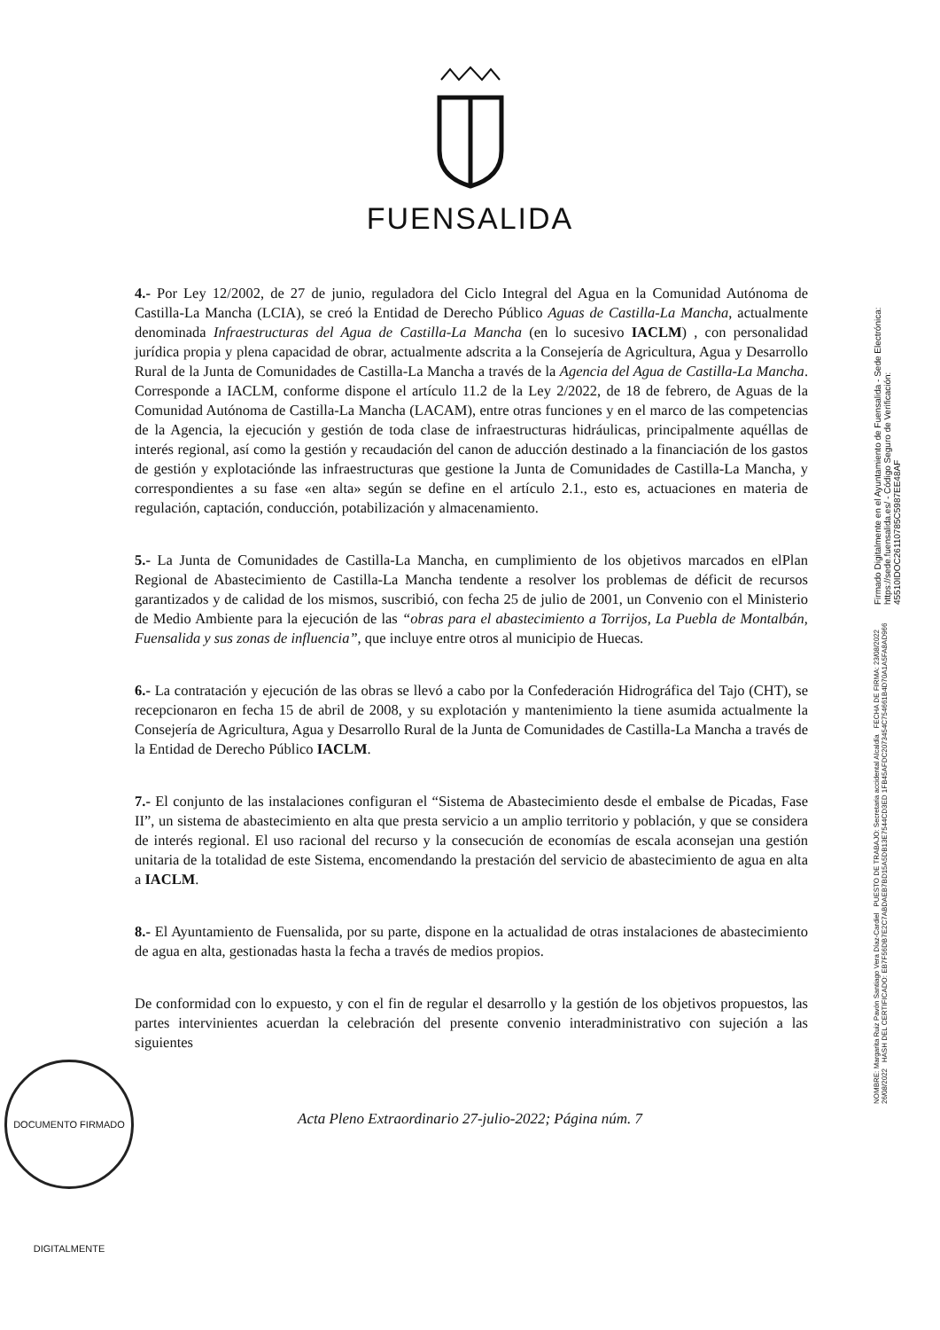FUENSALIDA
4.- Por Ley 12/2002, de 27 de junio, reguladora del Ciclo Integral del Agua en la Comunidad Autónoma de Castilla-La Mancha (LCIA), se creó la Entidad de Derecho Público Aguas de Castilla-La Mancha, actualmente denominada Infraestructuras del Agua de Castilla-La Mancha (en lo sucesivo IACLM) , con personalidad jurídica propia y plena capacidad de obrar, actualmente adscrita a la Consejería de Agricultura, Agua y Desarrollo Rural de la Junta de Comunidades de Castilla-La Mancha a través de la Agencia del Agua de Castilla-La Mancha. Corresponde a IACLM, conforme dispone el artículo 11.2 de la Ley 2/2022, de 18 de febrero, de Aguas de la Comunidad Autónoma de Castilla-La Mancha (LACAM), entre otras funciones y en el marco de las competencias de la Agencia, la ejecución y gestión de toda clase de infraestructuras hidráulicas, principalmente aquéllas de interés regional, así como la gestión y recaudación del canon de aducción destinado a la financiación de los gastos de gestión y explotaciónde las infraestructuras que gestione la Junta de Comunidades de Castilla-La Mancha, y correspondientes a su fase «en alta» según se define en el artículo 2.1., esto es, actuaciones en materia de regulación, captación, conducción, potabilización y almacenamiento.
5.- La Junta de Comunidades de Castilla-La Mancha, en cumplimiento de los objetivos marcados en elPlan Regional de Abastecimiento de Castilla-La Mancha tendente a resolver los problemas de déficit de recursos garantizados y de calidad de los mismos, suscribió, con fecha 25 de julio de 2001, un Convenio con el Ministerio de Medio Ambiente para la ejecución de las “obras para el abastecimiento a Torrijos, La Puebla de Montalbán, Fuensalida y sus zonas de influencia”, que incluye entre otros al municipio de Huecas.
6.- La contratación y ejecución de las obras se llevó a cabo por la Confederación Hidrográfica del Tajo (CHT), se recepcionaron en fecha 15 de abril de 2008, y su explotación y mantenimiento la tiene asumida actualmente la Consejería de Agricultura, Agua y Desarrollo Rural de la Junta de Comunidades de Castilla-La Mancha a través de la Entidad de Derecho Público IACLM.
7.- El conjunto de las instalaciones configuran el “Sistema de Abastecimiento desde el embalse de Picadas, Fase II”, un sistema de abastecimiento en alta que presta servicio a un amplio territorio y población, y que se considera de interés regional. El uso racional del recurso y la consecución de economías de escala aconsejan una gestión unitaria de la totalidad de este Sistema, encomendando la prestación del servicio de abastecimiento de agua en alta a IACLM.
8.- El Ayuntamiento de Fuensalida, por su parte, dispone en la actualidad de otras instalaciones de abastecimiento de agua en alta, gestionadas hasta la fecha a través de medios propios.
De conformidad con lo expuesto, y con el fin de regular el desarrollo y la gestión de los objetivos propuestos, las partes intervinientes acuerdan la celebración del presente convenio interadministrativo con sujeción a las siguientes
Acta Pleno Extraordinario 27-julio-2022; Página núm. 7
DOCUMENTO FIRMADO DIGITALMENTE
NOMBRE: Margarita Ruiz Pavón Santiago Vera Díaz-Cardiel PUESTO DE TRABAJO: Secretaria accidental Alcaldía FECHA DE FIRMA: 23/08/2022 26/08/2022 HASH DEL CERTIFICADO: EB7F56DB7E2C7ABDAEB7BD15A5DB13E7544CD3ED 1FB45AFDC2073454C754661B4D70A1A5FA8AD966
Firmado Digitalmente en el Ayuntamiento de Fuensalida - Sede Electrónica: https://sede.fuensalida.es/ - Código Seguro de Verificación: 45510IDOC26110785C5987EE48AF